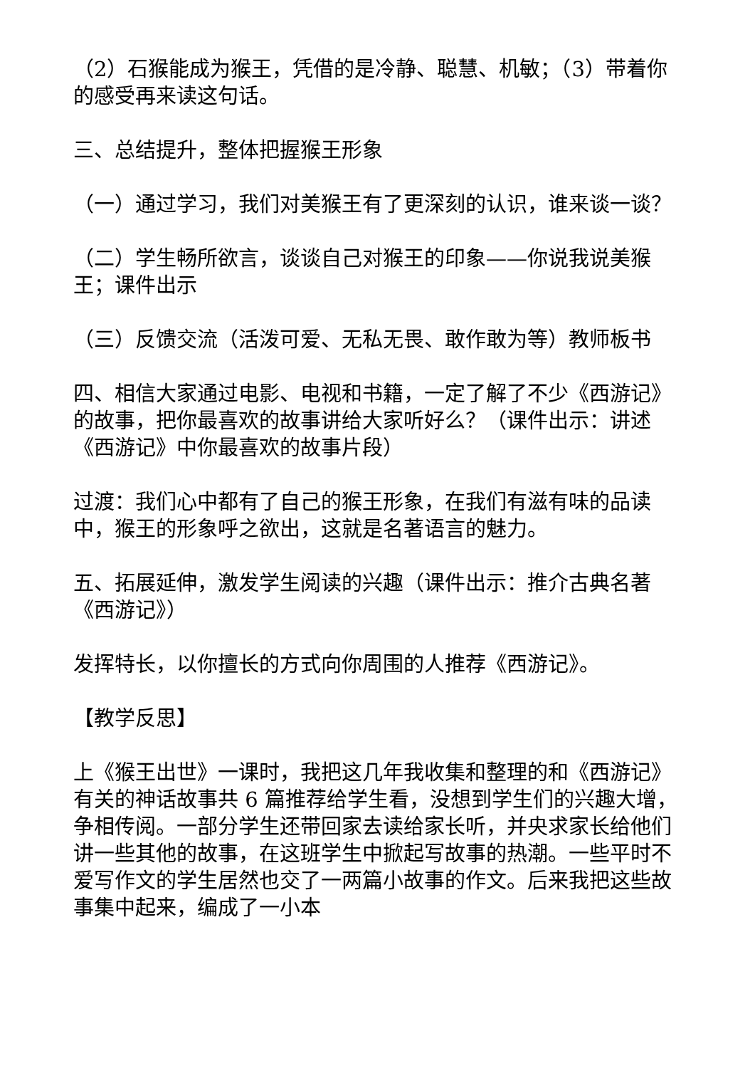（2）石猴能成为猴王，凭借的是冷静、聪慧、机敏；（3）带着你的感受再来读这句话。
三、总结提升，整体把握猴王形象
（一）通过学习，我们对美猴王有了更深刻的认识，谁来谈一谈？
（二）学生畅所欲言，谈谈自己对猴王的印象——你说我说美猴王；课件出示
（三）反馈交流（活泼可爱、无私无畏、敢作敢为等）教师板书
四、相信大家通过电影、电视和书籍，一定了解了不少《西游记》的故事，把你最喜欢的故事讲给大家听好么？（课件出示：讲述《西游记》中你最喜欢的故事片段）
过渡：我们心中都有了自己的猴王形象，在我们有滋有味的品读中，猴王的形象呼之欲出，这就是名著语言的魅力。
五、拓展延伸，激发学生阅读的兴趣（课件出示：推介古典名著《西游记》）
发挥特长，以你擅长的方式向你周围的人推荐《西游记》。
【教学反思】
上《猴王出世》一课时，我把这几年我收集和整理的和《西游记》有关的神话故事共 6 篇推荐给学生看，没想到学生们的兴趣大增，争相传阅。一部分学生还带回家去读给家长听，并央求家长给他们讲一些其他的故事，在这班学生中掀起写故事的热潮。一些平时不爱写作文的学生居然也交了一两篇小故事的作文。后来我把这些故事集中起来，编成了一小本